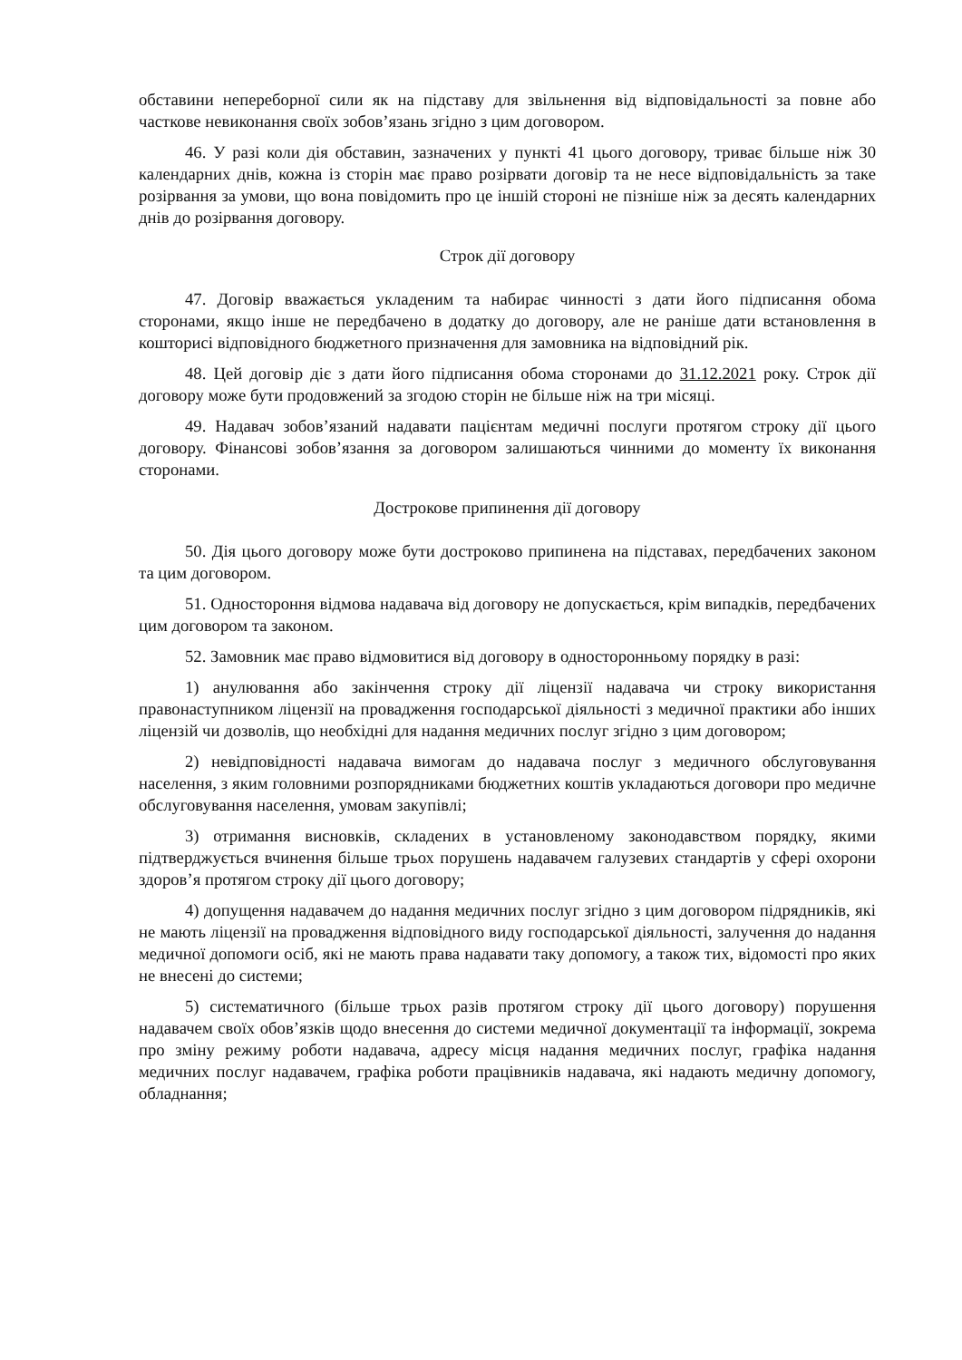обставини непереборної сили як на підставу для звільнення від відповідальності за повне або часткове невиконання своїх зобов’язань згідно з цим договором.
46. У разі коли дія обставин, зазначених у пункті 41 цього договору, триває більше ніж 30 календарних днів, кожна із сторін має право розірвати договір та не несе відповідальність за таке розірвання за умови, що вона повідомить про це іншій стороні не пізніше ніж за десять календарних днів до розірвання договору.
Строк дії договору
47. Договір вважається укладеним та набирає чинності з дати його підписання обома сторонами, якщо інше не передбачено в додатку до договору, але не раніше дати встановлення в кошторисі відповідного бюджетного призначення для замовника на відповідний рік.
48. Цей договір діє з дати його підписання обома сторонами до 31.12.2021 року. Строк дії договору може бути продовжений за згодою сторін не більше ніж на три місяці.
49. Надавач зобов’язаний надавати пацієнтам медичні послуги протягом строку дії цього договору. Фінансові зобов’язання за договором залишаються чинними до моменту їх виконання сторонами.
Дострокове припинення дії договору
50. Дія цього договору може бути достроково припинена на підставах, передбачених законом та цим договором.
51. Одностороння відмова надавача від договору не допускається, крім випадків, передбачених цим договором та законом.
52. Замовник має право відмовитися від договору в односторонньому порядку в разі:
1) анулювання або закінчення строку дії ліцензії надавача чи строку використання правонаступником ліцензії на провадження господарської діяльності з медичної практики або інших ліцензій чи дозволів, що необхідні для надання медичних послуг згідно з цим договором;
2) невідповідності надавача вимогам до надавача послуг з медичного обслуговування населення, з яким головними розпорядниками бюджетних коштів укладаються договори про медичне обслуговування населення, умовам закупівлі;
3) отримання висновків, складених в установленому законодавством порядку, якими підтверджується вчинення більше трьох порушень надавачем галузевих стандартів у сфері охорони здоров’я протягом строку дії цього договору;
4) допущення надавачем до надання медичних послуг згідно з цим договором підрядників, які не мають ліцензії на провадження відповідного виду господарської діяльності, залучення до надання медичної допомоги осіб, які не мають права надавати таку допомогу, а також тих, відомості про яких не внесені до системи;
5) систематичного (більше трьох разів протягом строку дії цього договору) порушення надавачем своїх обов’язків щодо внесення до системи медичної документації та інформації, зокрема про зміну режиму роботи надавача, адресу місця надання медичних послуг, графіка надання медичних послуг надавачем, графіка роботи працівників надавача, які надають медичну допомогу, обладнання;